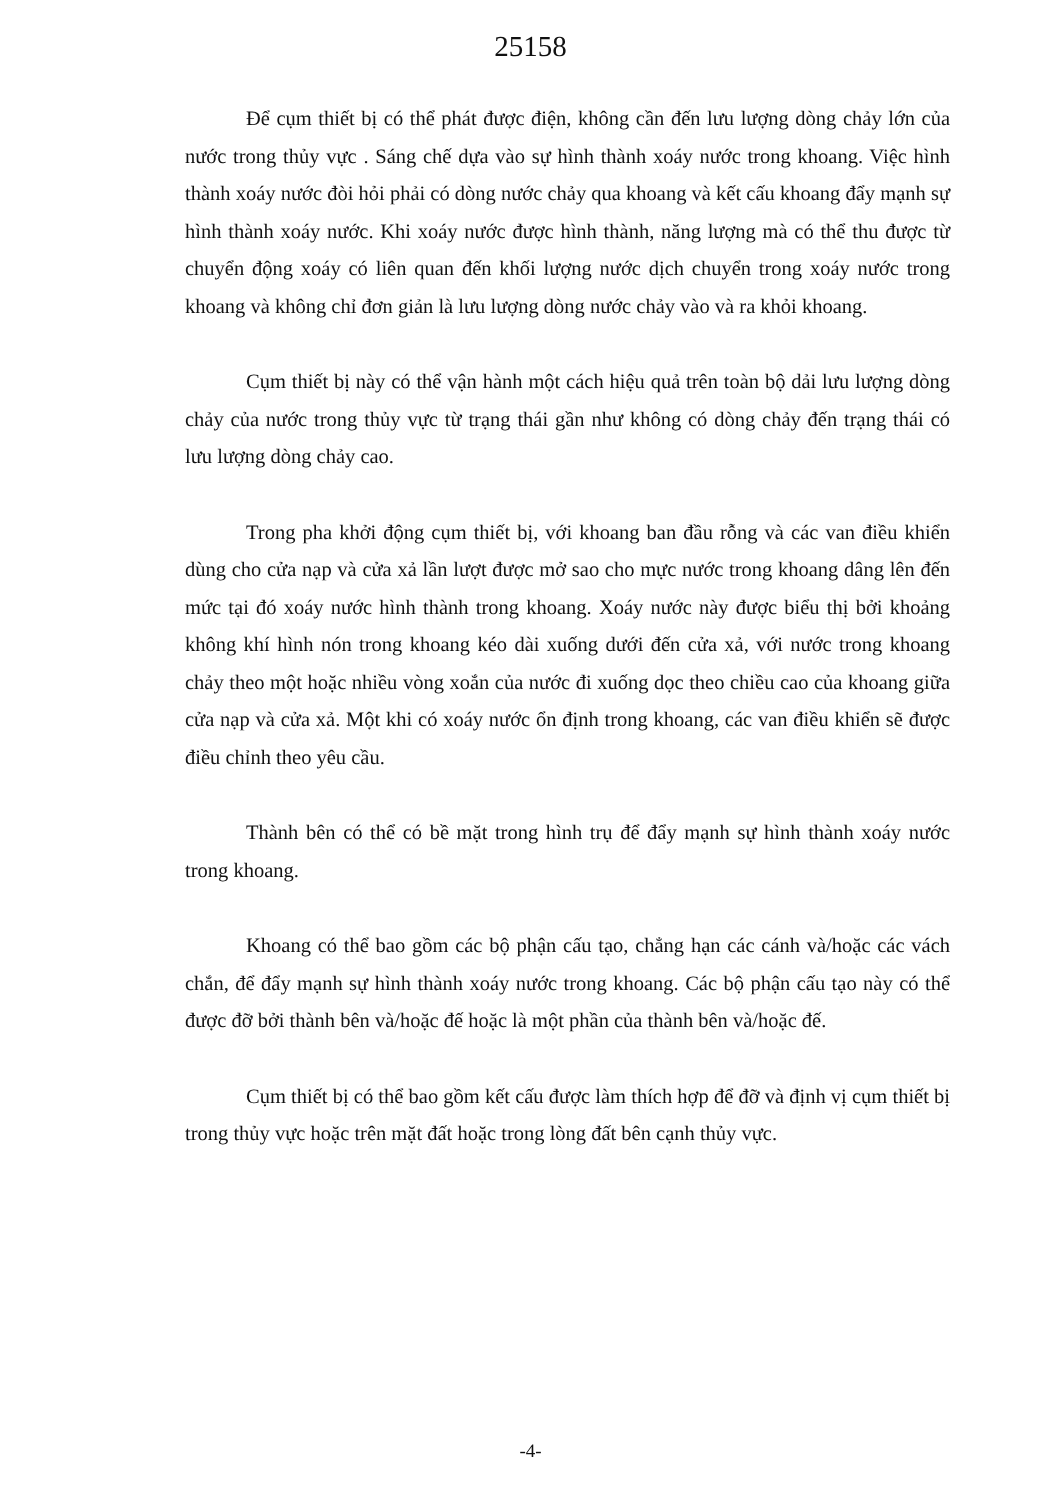25158
Để cụm thiết bị có thể phát được điện, không cần đến lưu lượng dòng chảy lớn của nước trong thủy vực . Sáng chế dựa vào sự hình thành xoáy nước trong khoang. Việc hình thành xoáy nước đòi hỏi phải có dòng nước chảy qua khoang và kết cấu khoang đẩy mạnh sự hình thành xoáy nước. Khi xoáy nước được hình thành, năng lượng mà có thể thu được từ chuyển động xoáy có liên quan đến khối lượng nước dịch chuyển trong xoáy nước trong khoang và không chỉ đơn giản là lưu lượng dòng nước chảy vào và ra khỏi khoang.
Cụm thiết bị này có thể vận hành một cách hiệu quả trên toàn bộ dải lưu lượng dòng chảy của nước trong thủy vực từ trạng thái gần như không có dòng chảy đến trạng thái có lưu lượng dòng chảy cao.
Trong pha khởi động cụm thiết bị, với khoang ban đầu rỗng và các van điều khiển dùng cho cửa nạp và cửa xả lần lượt được mở sao cho mực nước trong khoang dâng lên đến mức tại đó xoáy nước hình thành trong khoang. Xoáy nước này được biểu thị bởi khoảng không khí hình nón trong khoang kéo dài xuống dưới đến cửa xả, với nước trong khoang chảy theo một hoặc nhiều vòng xoắn của nước đi xuống dọc theo chiều cao của khoang giữa cửa nạp và cửa xả. Một khi có xoáy nước ổn định trong khoang, các van điều khiển sẽ được điều chỉnh theo yêu cầu.
Thành bên có thể có bề mặt trong hình trụ để đẩy mạnh sự hình thành xoáy nước trong khoang.
Khoang có thể bao gồm các bộ phận cấu tạo, chẳng hạn các cánh và/hoặc các vách chắn, để đẩy mạnh sự hình thành xoáy nước trong khoang. Các bộ phận cấu tạo này có thể được đỡ bởi thành bên và/hoặc đế hoặc là một phần của thành bên và/hoặc đế.
Cụm thiết bị có thể bao gồm kết cấu được làm thích hợp để đỡ và định vị cụm thiết bị trong thủy vực hoặc trên mặt đất hoặc trong lòng đất bên cạnh thủy vực.
-4-